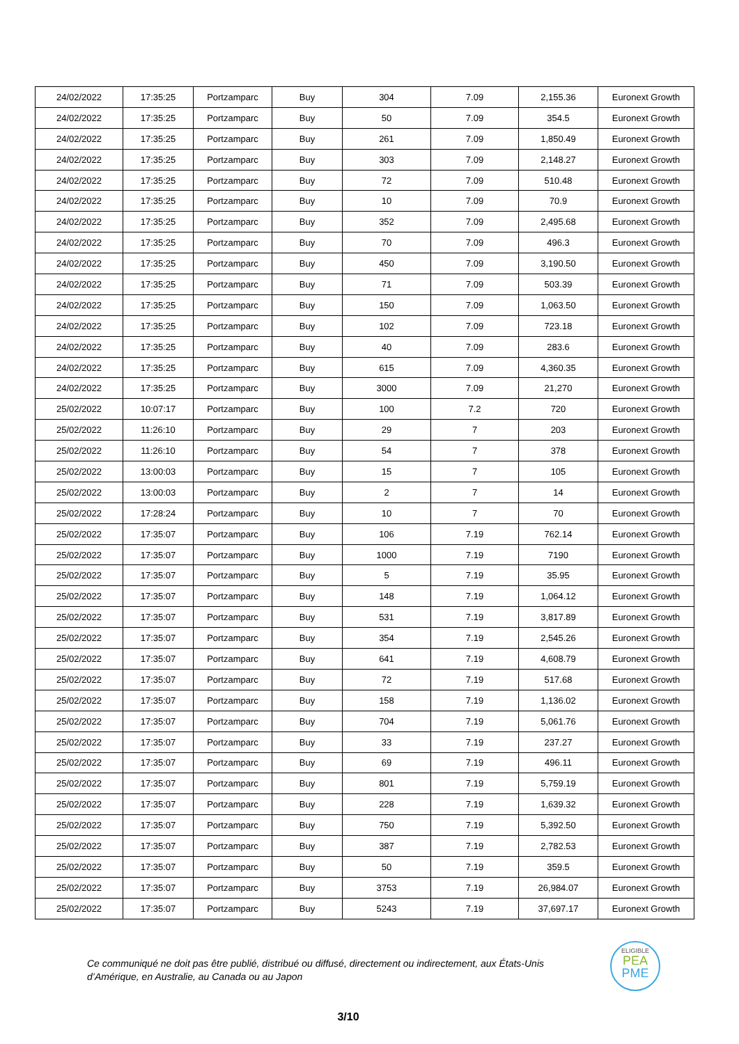| 24/02/2022 | 17:35:25 | Portzamparc | Buy | 304 | 7.09 | 2,155.36 | Euronext Growth |
| 24/02/2022 | 17:35:25 | Portzamparc | Buy | 50 | 7.09 | 354.5 | Euronext Growth |
| 24/02/2022 | 17:35:25 | Portzamparc | Buy | 261 | 7.09 | 1,850.49 | Euronext Growth |
| 24/02/2022 | 17:35:25 | Portzamparc | Buy | 303 | 7.09 | 2,148.27 | Euronext Growth |
| 24/02/2022 | 17:35:25 | Portzamparc | Buy | 72 | 7.09 | 510.48 | Euronext Growth |
| 24/02/2022 | 17:35:25 | Portzamparc | Buy | 10 | 7.09 | 70.9 | Euronext Growth |
| 24/02/2022 | 17:35:25 | Portzamparc | Buy | 352 | 7.09 | 2,495.68 | Euronext Growth |
| 24/02/2022 | 17:35:25 | Portzamparc | Buy | 70 | 7.09 | 496.3 | Euronext Growth |
| 24/02/2022 | 17:35:25 | Portzamparc | Buy | 450 | 7.09 | 3,190.50 | Euronext Growth |
| 24/02/2022 | 17:35:25 | Portzamparc | Buy | 71 | 7.09 | 503.39 | Euronext Growth |
| 24/02/2022 | 17:35:25 | Portzamparc | Buy | 150 | 7.09 | 1,063.50 | Euronext Growth |
| 24/02/2022 | 17:35:25 | Portzamparc | Buy | 102 | 7.09 | 723.18 | Euronext Growth |
| 24/02/2022 | 17:35:25 | Portzamparc | Buy | 40 | 7.09 | 283.6 | Euronext Growth |
| 24/02/2022 | 17:35:25 | Portzamparc | Buy | 615 | 7.09 | 4,360.35 | Euronext Growth |
| 24/02/2022 | 17:35:25 | Portzamparc | Buy | 3000 | 7.09 | 21,270 | Euronext Growth |
| 25/02/2022 | 10:07:17 | Portzamparc | Buy | 100 | 7.2 | 720 | Euronext Growth |
| 25/02/2022 | 11:26:10 | Portzamparc | Buy | 29 | 7 | 203 | Euronext Growth |
| 25/02/2022 | 11:26:10 | Portzamparc | Buy | 54 | 7 | 378 | Euronext Growth |
| 25/02/2022 | 13:00:03 | Portzamparc | Buy | 15 | 7 | 105 | Euronext Growth |
| 25/02/2022 | 13:00:03 | Portzamparc | Buy | 2 | 7 | 14 | Euronext Growth |
| 25/02/2022 | 17:28:24 | Portzamparc | Buy | 10 | 7 | 70 | Euronext Growth |
| 25/02/2022 | 17:35:07 | Portzamparc | Buy | 106 | 7.19 | 762.14 | Euronext Growth |
| 25/02/2022 | 17:35:07 | Portzamparc | Buy | 1000 | 7.19 | 7190 | Euronext Growth |
| 25/02/2022 | 17:35:07 | Portzamparc | Buy | 5 | 7.19 | 35.95 | Euronext Growth |
| 25/02/2022 | 17:35:07 | Portzamparc | Buy | 148 | 7.19 | 1,064.12 | Euronext Growth |
| 25/02/2022 | 17:35:07 | Portzamparc | Buy | 531 | 7.19 | 3,817.89 | Euronext Growth |
| 25/02/2022 | 17:35:07 | Portzamparc | Buy | 354 | 7.19 | 2,545.26 | Euronext Growth |
| 25/02/2022 | 17:35:07 | Portzamparc | Buy | 641 | 7.19 | 4,608.79 | Euronext Growth |
| 25/02/2022 | 17:35:07 | Portzamparc | Buy | 72 | 7.19 | 517.68 | Euronext Growth |
| 25/02/2022 | 17:35:07 | Portzamparc | Buy | 158 | 7.19 | 1,136.02 | Euronext Growth |
| 25/02/2022 | 17:35:07 | Portzamparc | Buy | 704 | 7.19 | 5,061.76 | Euronext Growth |
| 25/02/2022 | 17:35:07 | Portzamparc | Buy | 33 | 7.19 | 237.27 | Euronext Growth |
| 25/02/2022 | 17:35:07 | Portzamparc | Buy | 69 | 7.19 | 496.11 | Euronext Growth |
| 25/02/2022 | 17:35:07 | Portzamparc | Buy | 801 | 7.19 | 5,759.19 | Euronext Growth |
| 25/02/2022 | 17:35:07 | Portzamparc | Buy | 228 | 7.19 | 1,639.32 | Euronext Growth |
| 25/02/2022 | 17:35:07 | Portzamparc | Buy | 750 | 7.19 | 5,392.50 | Euronext Growth |
| 25/02/2022 | 17:35:07 | Portzamparc | Buy | 387 | 7.19 | 2,782.53 | Euronext Growth |
| 25/02/2022 | 17:35:07 | Portzamparc | Buy | 50 | 7.19 | 359.5 | Euronext Growth |
| 25/02/2022 | 17:35:07 | Portzamparc | Buy | 3753 | 7.19 | 26,984.07 | Euronext Growth |
| 25/02/2022 | 17:35:07 | Portzamparc | Buy | 5243 | 7.19 | 37,697.17 | Euronext Growth |
Ce communiqué ne doit pas être publié, distribué ou diffusé, directement ou indirectement, aux États-Unis d’Amérique, en Australie, au Canada ou au Japon
ELIGIBLE
PEA
PME
3/10